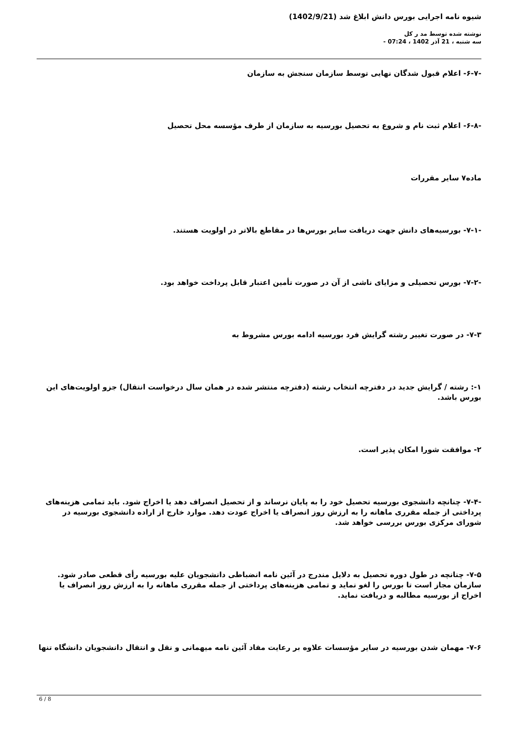شیوه نامه اجرایی بورس دانش ابلاغ شد (1402/9/21)
نوشته شده توسط مد ر کل
سه شنبه ، 21 آذر 1402 ، 07:24 -
-۶-۷- اعلام قبول شدگان نهایی توسط سازمان سنجش به سازمان
-۶-۸- اعلام ثبت نام و شروع به تحصیل بورسیه به سازمان از طرف مؤسسه محل تحصیل
ماده۷ سایر مقررات
-۷-۱- بورسیه‌های دانش جهت دریافت سایر بورس‌ها در مقاطع بالاتر در اولویت هستند.
-۷-۲- بورس تحصیلی و مزایای ناشی از آن در صورت تأمین اعتبار قابل پرداخت خواهد بود.
۷-۳- در صورت تغییر رشته گرایش فرد بورسیه ادامه بورس مشروط به
۱-: رشته / گرایش جدید در دفترچه انتخاب رشته (دفترچه منتشر شده در همان سال درخواست انتقال) جزو اولویت‌های این بورس باشد.
۲- موافقت شورا امکان پذیر است.
-۷-۴- چنانچه دانشجوی بورسیه تحصیل خود را به پایان نرساند و از تحصیل انصراف دهد یا اخراج شود. باید تمامی هزینه‌های پرداختی از جمله مقرری ماهانه را به ارزش روز انصراف یا اخراج عودت دهد. موارد خارج از اراده دانشجوی بورسیه در شورای مرکزی بورس بررسی خواهد شد.
۷-۵- چنانچه در طول دوره تحصیل به دلایل مندرج در آئین نامه انضباطی دانشجویان علیه بورسیه رأی قطعی صادر شود. سازمان مجاز است تا بورس را لغو نماید و تمامی هزینه‌های پرداختی از جمله مقرری ماهانه را به ارزش روز انصراف یا اخراج از بورسیه مطالبه و دریافت نماید.
۷-۶- مهمان شدن بورسیه در سایر مؤسسات علاوه بر رعایت مفاد آئین نامه میهمانی و نقل و انتقال دانشجویان دانشگاه تنها
6 / 8